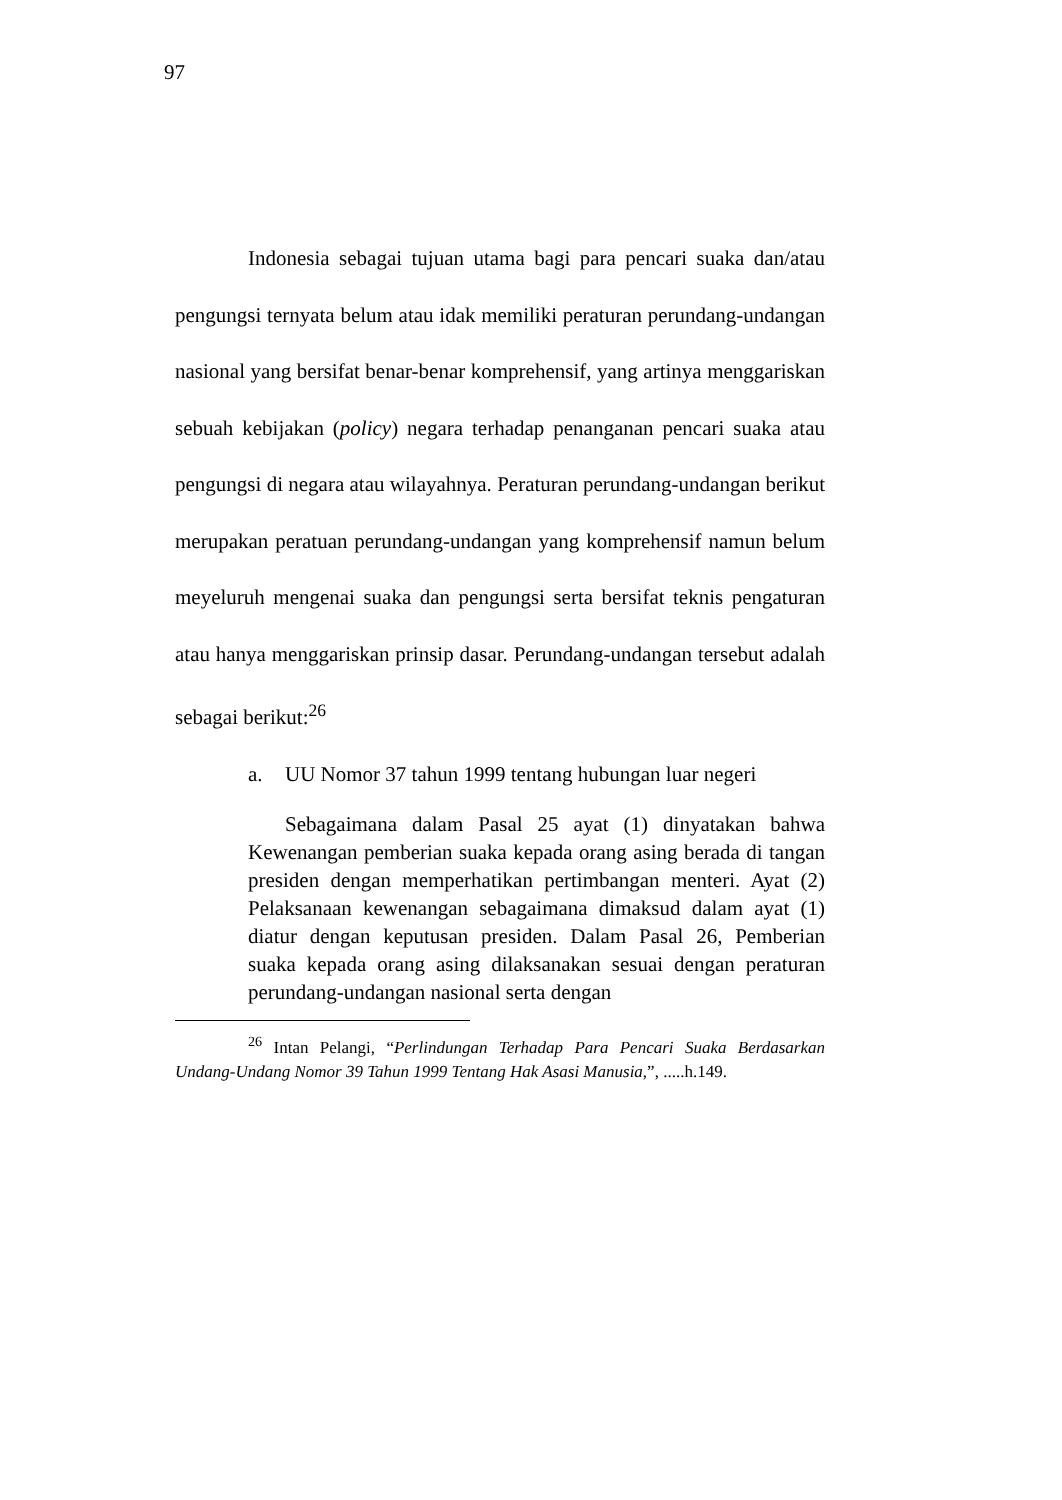97
Indonesia sebagai tujuan utama bagi para pencari suaka dan/atau pengungsi ternyata belum atau idak memiliki peraturan perundang-undangan nasional yang bersifat benar-benar komprehensif, yang artinya menggariskan sebuah kebijakan (policy) negara terhadap penanganan pencari suaka atau pengungsi di negara atau wilayahnya. Peraturan perundang-undangan berikut merupakan peratuan perundang-undangan yang komprehensif namun belum meyeluruh mengenai suaka dan pengungsi serta bersifat teknis pengaturan atau hanya menggariskan prinsip dasar. Perundang-undangan tersebut adalah sebagai berikut:<sup>26</sup>
a. UU Nomor 37 tahun 1999 tentang hubungan luar negeri
Sebagaimana dalam Pasal 25 ayat (1) dinyatakan bahwa Kewenangan pemberian suaka kepada orang asing berada di tangan presiden dengan memperhatikan pertimbangan menteri. Ayat (2) Pelaksanaan kewenangan sebagaimana dimaksud dalam ayat (1) diatur dengan keputusan presiden. Dalam Pasal 26, Pemberian suaka kepada orang asing dilaksanakan sesuai dengan peraturan perundang-undangan nasional serta dengan
<sup>26</sup> Intan Pelangi, “Perlindungan Terhadap Para Pencari Suaka Berdasarkan Undang-Undang Nomor 39 Tahun 1999 Tentang Hak Asasi Manusia,”, .....h.149.